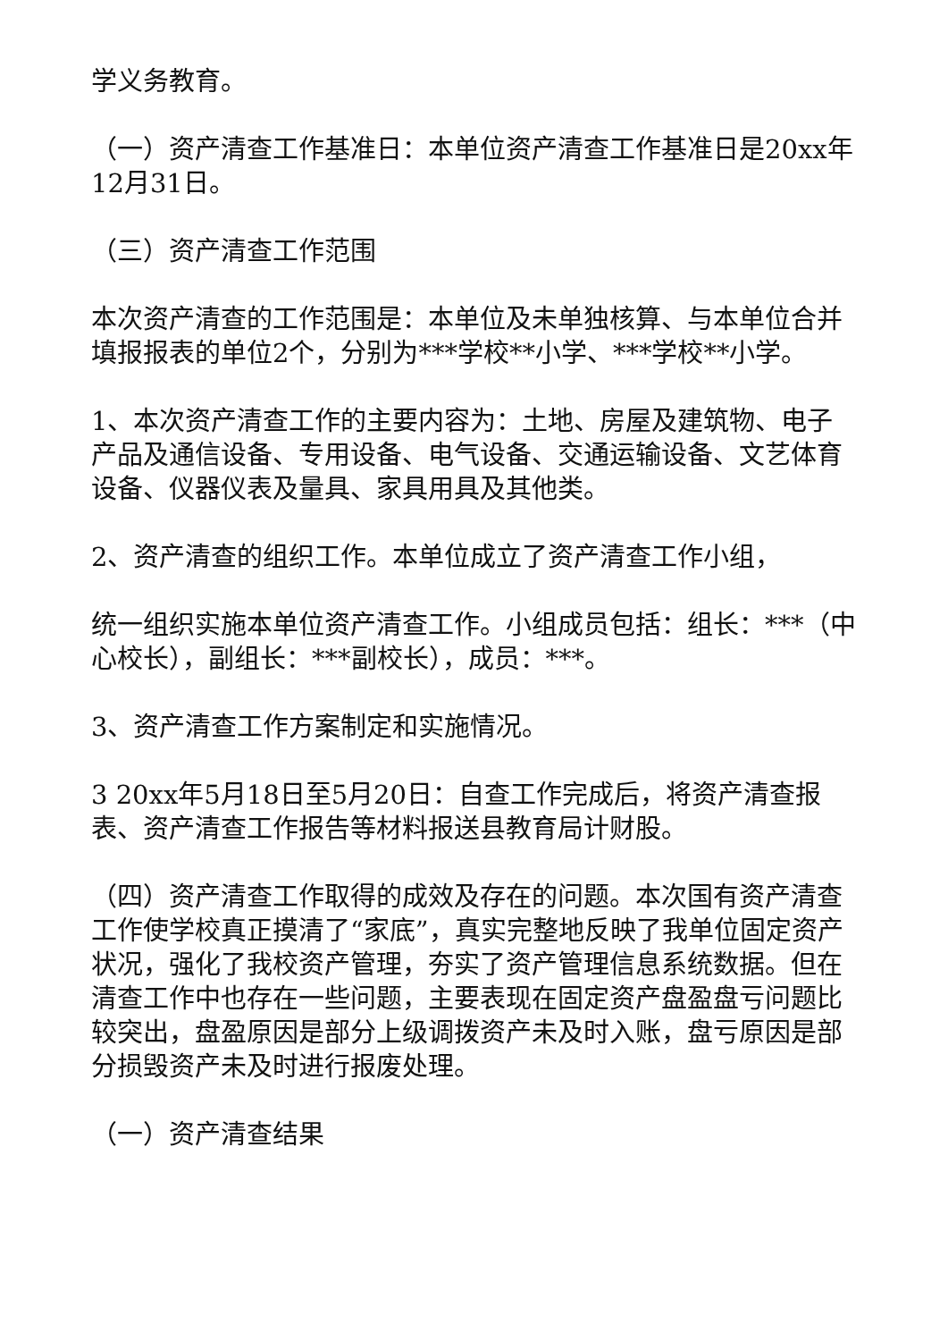学义务教育。
（一）资产清查工作基准日：本单位资产清查工作基准日是20xx年12月31日。
（三）资产清查工作范围
本次资产清查的工作范围是：本单位及未单独核算、与本单位合并填报报表的单位2个，分别为***学校**小学、***学校**小学。
1、本次资产清查工作的主要内容为：土地、房屋及建筑物、电子产品及通信设备、专用设备、电气设备、交通运输设备、文艺体育设备、仪器仪表及量具、家具用具及其他类。
2、资产清查的组织工作。本单位成立了资产清查工作小组，
统一组织实施本单位资产清查工作。小组成员包括：组长：***（中心校长），副组长：***副校长），成员：***。
3、资产清查工作方案制定和实施情况。
3 20xx年5月18日至5月20日：自查工作完成后，将资产清查报表、资产清查工作报告等材料报送县教育局计财股。
（四）资产清查工作取得的成效及存在的问题。本次国有资产清查工作使学校真正摸清了“家底”，真实完整地反映了我单位固定资产状况，强化了我校资产管理，夯实了资产管理信息系统数据。但在清查工作中也存在一些问题，主要表现在固定资产盘盈盘亏问题比较突出，盘盈原因是部分上级调拨资产未及时入账，盘亏原因是部分损毁资产未及时进行报废处理。
（一）资产清查结果